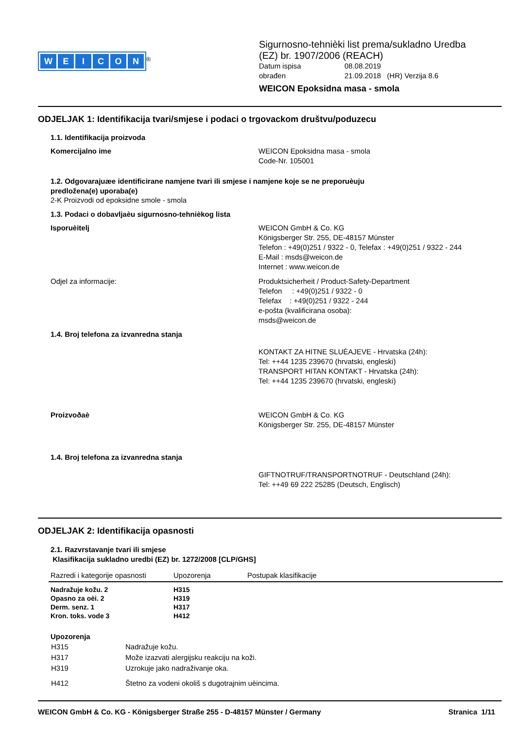WEICON
<sup>®</sup>
Sigurnosno-tehnièki list prema/sukladno Uredba
(EZ) br. 1907/2006 (REACH)
Datum ispisa
obrađen
08.08.2019
21.09.2018 (HR) Verzija 8.6
WEICON Epoksidna masa - smola
ODJELJAK 1: Identifikacija tvari/smjese i podaci o trgovackom društvu/poduzecu
1.1. Identifikacija proizvoda
Komercijalno ime WEICON Epoksidna masa - smola
Code-Nr. 105001
1.2. Odgovarajuæe identificirane namjene tvari ili smjese i namjene koje se ne preporuèuju
predložena(e) uporaba(e)
2-K Proizvodi od epoksidne smole - smola
1.3. Podaci o dobavljaèu sigurnosno-tehnièkog lista
Isporuèitelj WEICON GmbH & Co. KG
Königsberger Str. 255, DE-48157 Münster
Telefon : +49(0)251 / 9322 - 0, Telefax : +49(0)251 / 9322 - 244
E-Mail : msds@weicon.de
Internet : www.weicon.de
Odjel za informacije: Produktsicherheit / Product-Safety-Department
Telefon : +49(0)251 / 9322 - 0
Telefax : +49(0)251 / 9322 - 244
e-pošta (kvalificirana osoba):
msds@weicon.de
1.4. Broj telefona za izvanredna stanja
KONTAKT ZA HITNE SLUÈAJEVE - Hrvatska (24h):
Tel: ++44 1235 239670 (hrvatski, engleski)
TRANSPORT HITAN KONTAKT - Hrvatska (24h):
Tel: ++44 1235 239670 (hrvatski, engleski)
Proizvoðaè WEICON GmbH & Co. KG
Königsberger Str. 255, DE-48157 Münster
1.4. Broj telefona za izvanredna stanja
GIFTNOTRUF/TRANSPORTNOTRUF - Deutschland (24h):
Tel: ++49 69 222 25285 (Deutsch, Englisch)
ODJELJAK 2: Identifikacija opasnosti
2.1. Razvrstavanje tvari ili smjese
Klasifikacija sukladno uredbi (EZ) br. 1272/2008 [CLP/GHS]
| Razredi i kategorije opasnosti | Upozorenja | Postupak klasifikacije |
| Nadražuje kožu. 2 | H315 | |
| Opasno za oèi. 2 | H319 | |
| Derm. senz. 1 | H317 | |
| Kron. toks. vode 3 | H412 | |
Upozorenja
| H315 | Nadražuje kožu. |
| H317 | Može izazvati alergijsku reakciju na koži. |
| H319 | Uzrokuje jako nadraživanje oka. |
| H412 | Štetno za vodeni okoliš s dugotrajnim uèincima. |
WEICON GmbH & Co. KG - Königsberger Straße 255 - D-48157 Münster / Germany Stranica 1/11